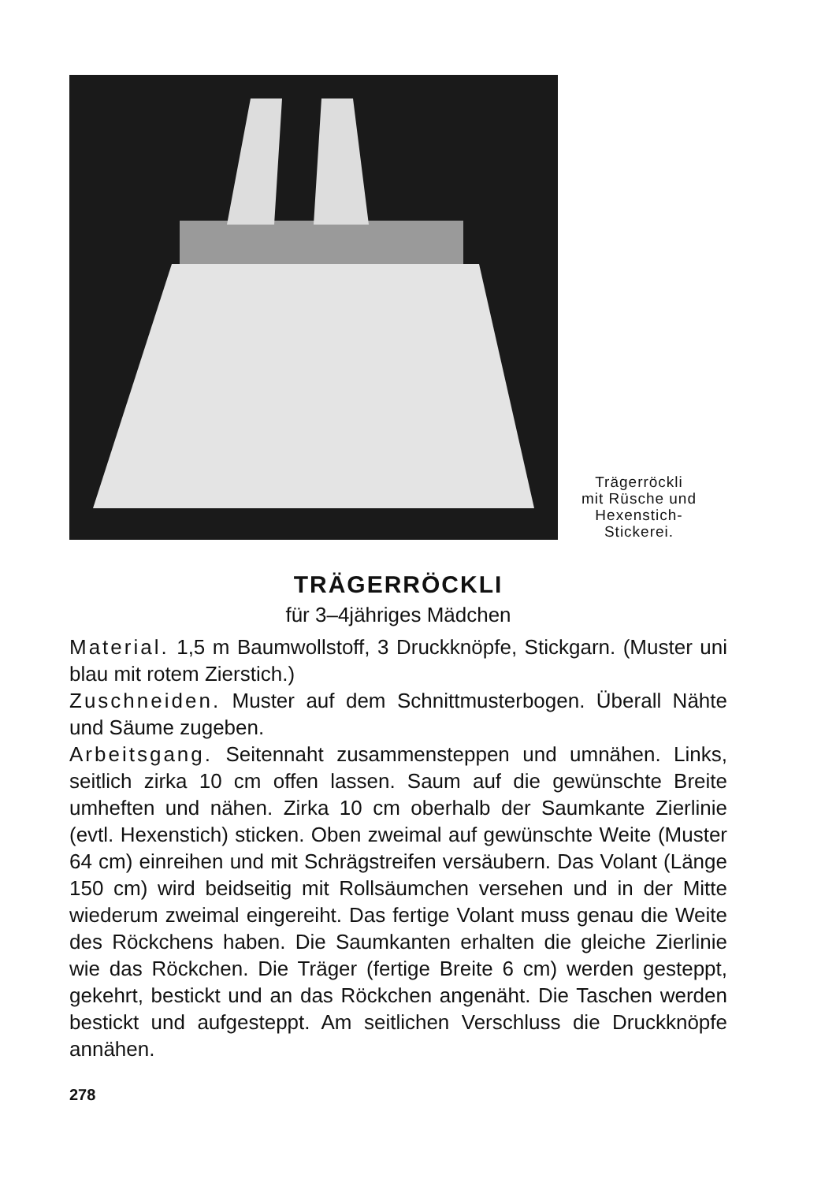Trägerröckli
mit Rüsche und
Hexenstich-
Stickerei.
TRÄGERRÖCKLI
für 3–4jähriges Mädchen
Material. 1,5 m Baumwollstoff, 3 Druckknöpfe, Stickgarn. (Muster uni blau mit rotem Zierstich.)
Zuschneiden. Muster auf dem Schnittmusterbogen. Überall Nähte und Säume zugeben.
Arbeitsgang. Seitennaht zusammensteppen und umnähen. Links, seitlich zirka 10 cm offen lassen. Saum auf die gewünschte Breite umheften und nähen. Zirka 10 cm oberhalb der Saumkante Zierlinie (evtl. Hexenstich) sticken. Oben zweimal auf gewünschte Weite (Muster 64 cm) einreihen und mit Schrägstreifen versäubern. Das Volant (Länge 150 cm) wird beidseitig mit Rollsäumchen versehen und in der Mitte wiederum zweimal eingereiht. Das fertige Volant muss genau die Weite des Röckchens haben. Die Saumkanten erhalten die gleiche Zierlinie wie das Röckchen. Die Träger (fertige Breite 6 cm) werden gesteppt, gekehrt, bestickt und an das Röckchen angenäht. Die Taschen werden bestickt und aufgesteppt. Am seitlichen Verschluss die Druckknöpfe annähen.
278